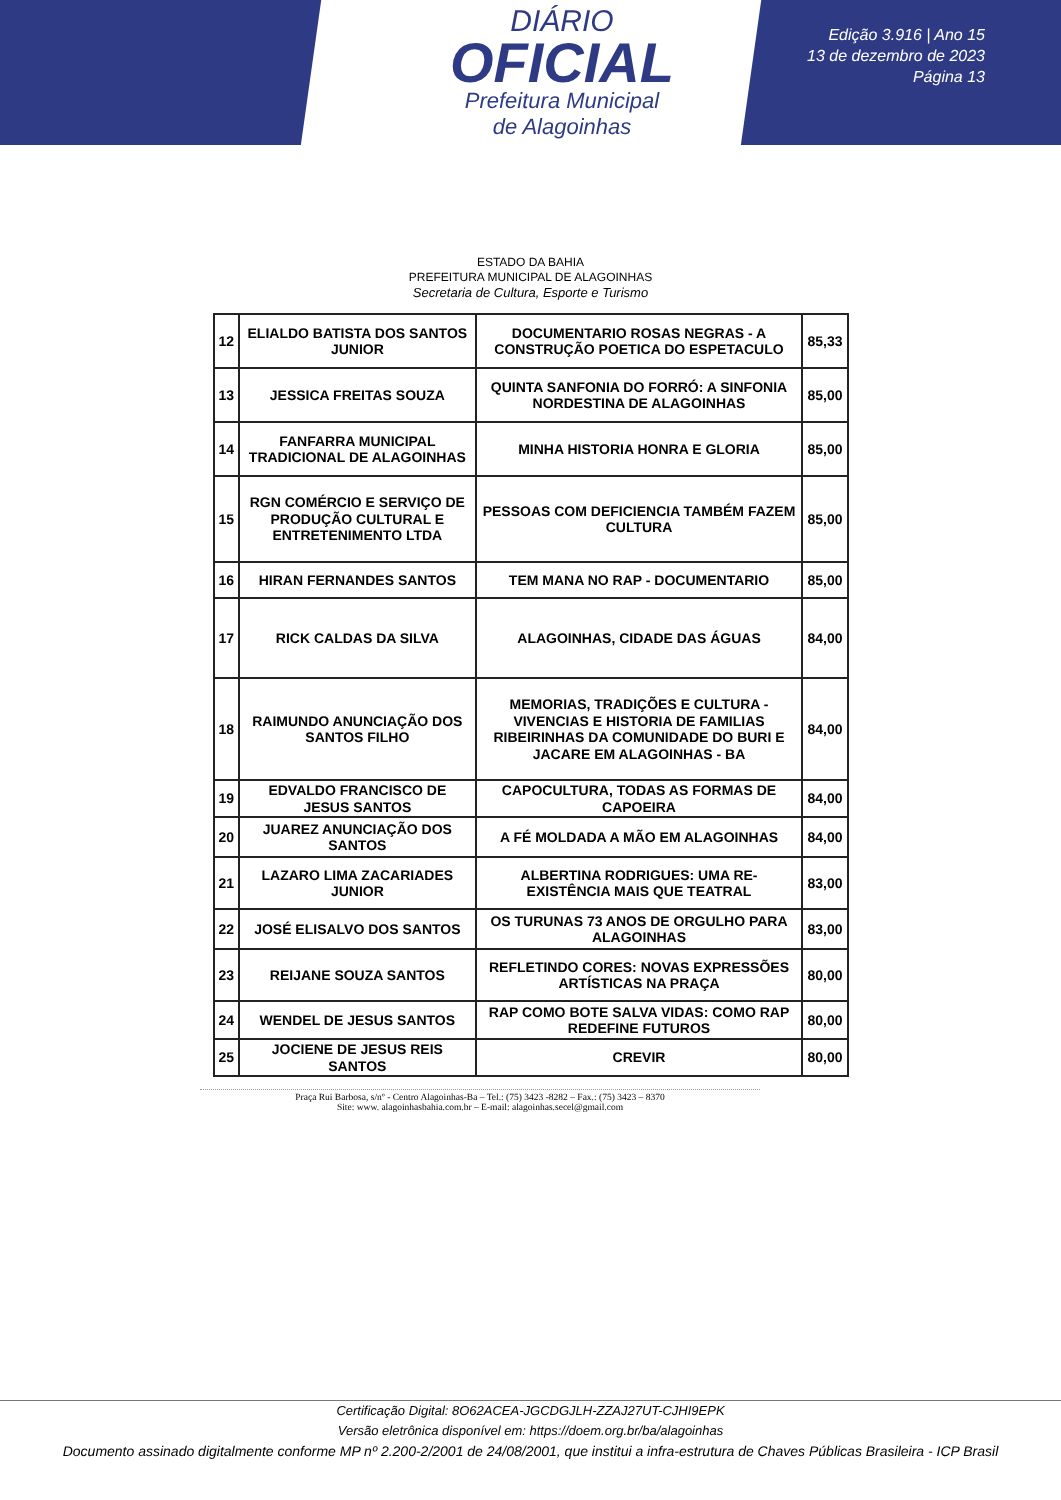DIÁRIO
OFICIAL
Prefeitura Municipal
de Alagoinhas
Edição 3.916 | Ano 15
13 de dezembro de 2023
Página 13
ESTADO DA BAHIA
PREFEITURA MUNICIPAL DE ALAGOINHAS
Secretaria de Cultura, Esporte e Turismo
| 12 | ELIALDO BATISTA DOS SANTOS JUNIOR | DOCUMENTARIO ROSAS NEGRAS - A CONSTRUÇÃO POETICA DO ESPETACULO | 85,33 |
| 13 | JESSICA FREITAS SOUZA | QUINTA SANFONIA DO FORRÓ: A SINFONIA NORDESTINA DE ALAGOINHAS | 85,00 |
| 14 | FANFARRA MUNICIPAL TRADICIONAL DE ALAGOINHAS | MINHA HISTORIA HONRA E GLORIA | 85,00 |
| 15 | RGN COMÉRCIO E SERVIÇO DE PRODUÇÃO CULTURAL E ENTRETENIMENTO LTDA | PESSOAS COM DEFICIENCIA TAMBÉM FAZEM CULTURA | 85,00 |
| 16 | HIRAN FERNANDES SANTOS | TEM MANA NO RAP - DOCUMENTARIO | 85,00 |
| 17 | RICK CALDAS DA SILVA | ALAGOINHAS, CIDADE DAS ÁGUAS | 84,00 |
| 18 | RAIMUNDO ANUNCIAÇÃO DOS SANTOS FILHO | MEMORIAS, TRADIÇÕES E CULTURA - VIVENCIAS E HISTORIA DE FAMILIAS RIBEIRINHAS DA COMUNIDADE DO BURI E JACARE EM ALAGOINHAS - BA | 84,00 |
| 19 | EDVALDO FRANCISCO DE JESUS SANTOS | CAPOCULTURA, TODAS AS FORMAS DE CAPOEIRA | 84,00 |
| 20 | JUAREZ ANUNCIAÇÃO DOS SANTOS | A FÉ MOLDADA A MÃO EM ALAGOINHAS | 84,00 |
| 21 | LAZARO LIMA ZACARIADES JUNIOR | ALBERTINA RODRIGUES: UMA RE-EXISTÊNCIA MAIS QUE TEATRAL | 83,00 |
| 22 | JOSÉ ELISALVO DOS SANTOS | OS TURUNAS 73 ANOS DE ORGULHO PARA ALAGOINHAS | 83,00 |
| 23 | REIJANE SOUZA SANTOS | REFLETINDO CORES: NOVAS EXPRESSÕES ARTÍSTICAS NA PRAÇA | 80,00 |
| 24 | WENDEL DE JESUS SANTOS | RAP COMO BOTE SALVA VIDAS: COMO RAP REDEFINE FUTUROS | 80,00 |
| 25 | JOCIENE DE JESUS REIS SANTOS | CREVIR | 80,00 |
Praça Rui Barbosa, s/nº - Centro Alagoinhas-Ba – Tel.: (75) 3423 -8282 – Fax.: (75) 3423 – 8370
Site: www. alagoinhasbahia.com.br – E-mail: alagoinhas.secel@gmail.com
Certificação Digital: 8O62ACEA-JGCDGJLH-ZZAJ27UT-CJHI9EPK
Versão eletrônica disponível em: https://doem.org.br/ba/alagoinhas
Documento assinado digitalmente conforme MP nº 2.200-2/2001 de 24/08/2001, que institui a infra-estrutura de Chaves Públicas Brasileira - ICP Brasil